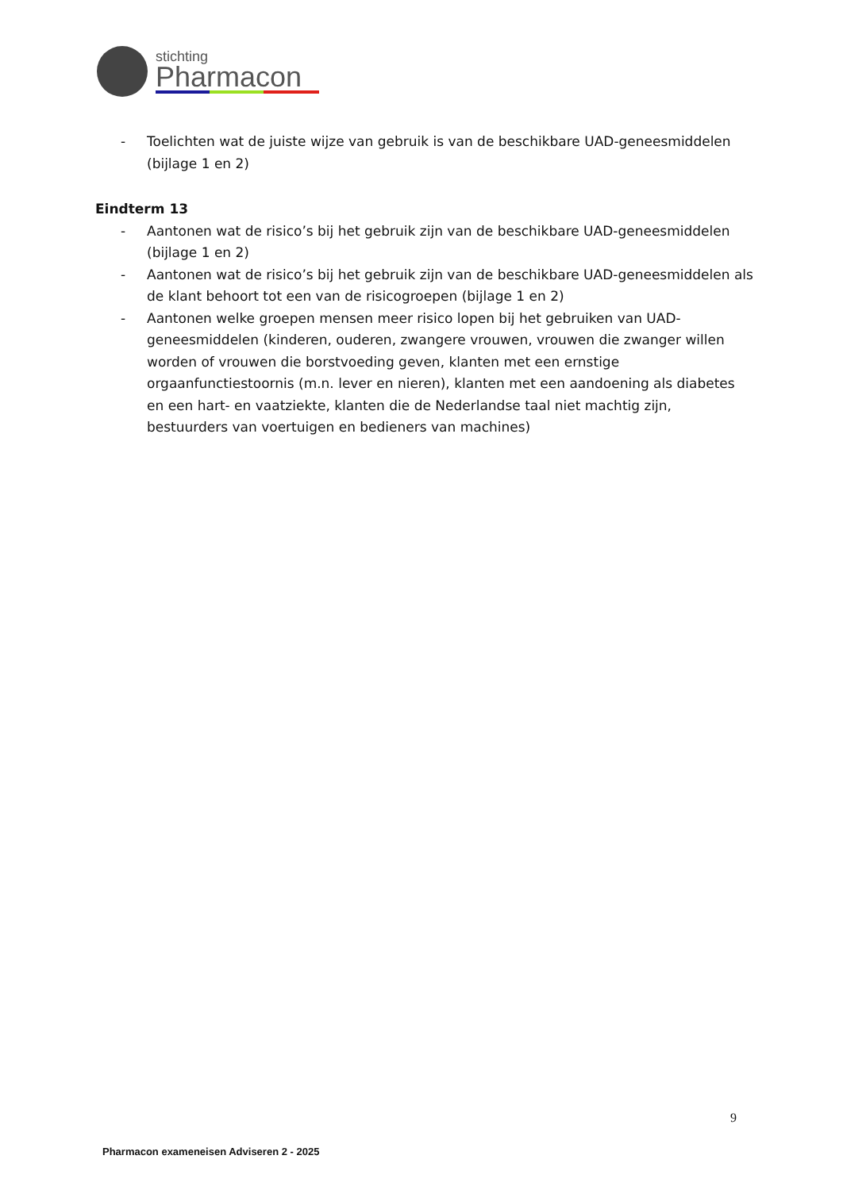stichting
Pharmacon
- Toelichten wat de juiste wijze van gebruik is van de beschikbare UAD-geneesmiddelen (bijlage 1 en 2)
Eindterm 13
- Aantonen wat de risico’s bij het gebruik zijn van de beschikbare UAD-geneesmiddelen (bijlage 1 en 2)
- Aantonen wat de risico’s bij het gebruik zijn van de beschikbare UAD-geneesmiddelen als de klant behoort tot een van de risicogroepen (bijlage 1 en 2)
- Aantonen welke groepen mensen meer risico lopen bij het gebruiken van UAD-geneesmiddelen (kinderen, ouderen, zwangere vrouwen, vrouwen die zwanger willen worden of vrouwen die borstvoeding geven, klanten met een ernstige orgaanfunctiestoornis (m.n. lever en nieren), klanten met een aandoening als diabetes en een hart- en vaatziekte, klanten die de Nederlandse taal niet machtig zijn, bestuurders van voertuigen en bedieners van machines)
9
Pharmacon exameneisen Adviseren 2 - 2025